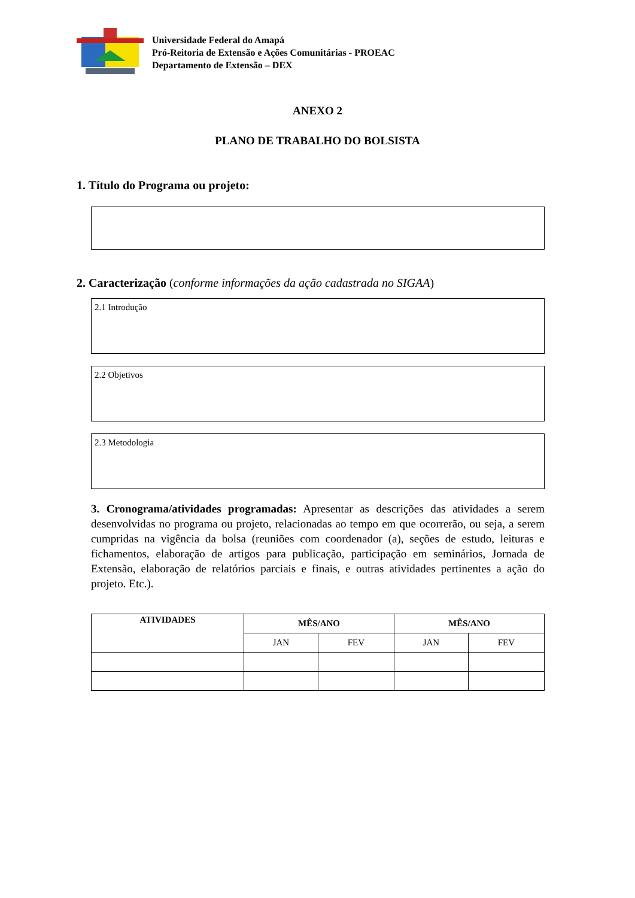Universidade Federal do Amapá
Pró-Reitoria de Extensão e Ações Comunitárias - PROEAC
Departamento de Extensão – DEX
ANEXO 2
PLANO DE TRABALHO DO BOLSISTA
1. Título do Programa ou projeto:
2. Caracterização (conforme informações da ação cadastrada no SIGAA)
2.1 Introdução
2.2 Objetivos
2.3 Metodologia
3. Cronograma/atividades programadas: Apresentar as descrições das atividades a serem desenvolvidas no programa ou projeto, relacionadas ao tempo em que ocorrerão, ou seja, a serem cumpridas na vigência da bolsa (reuniões com coordenador (a), seções de estudo, leituras e fichamentos, elaboração de artigos para publicação, participação em seminários, Jornada de Extensão, elaboração de relatórios parciais e finais, e outras atividades pertinentes a ação do projeto. Etc.).
| ATIVIDADES | MÊS/ANO | | MÊS/ANO | |
| --- | --- | --- | --- | --- |
| | JAN | FEV | JAN | FEV |